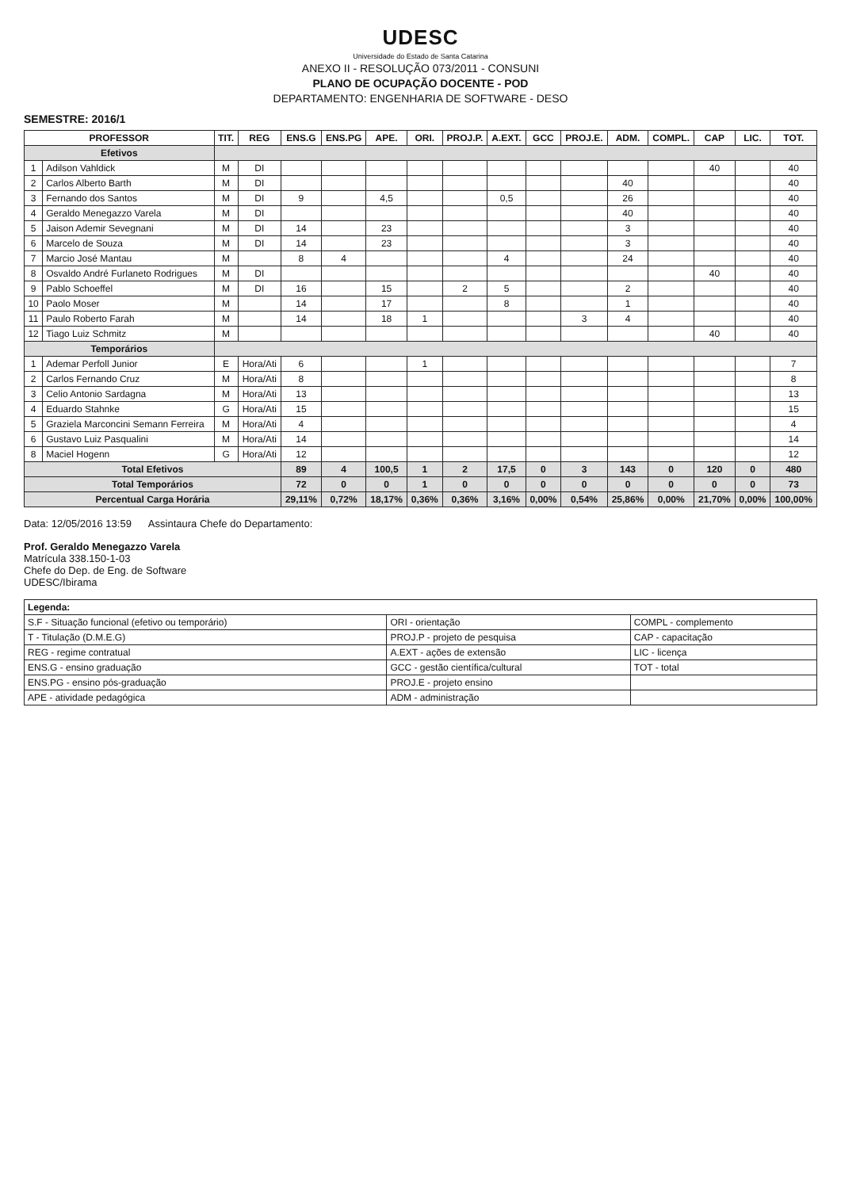UDESC
Universidade do Estado de Santa Catarina
ANEXO II - RESOLUÇÃO 073/2011 - CONSUNI
PLANO DE OCUPAÇÃO DOCENTE - POD
DEPARTAMENTO: ENGENHARIA DE SOFTWARE - DESO
SEMESTRE: 2016/1
| PROFESSOR | | TIT. | REG | ENS.G | ENS.PG | APE. | ORI. | PROJ.P. | A.EXT. | GCC | PROJ.E. | ADM. | COMPL. | CAP | LIC. | TOT. |
| --- | --- | --- | --- | --- | --- | --- | --- | --- | --- | --- | --- | --- | --- | --- | --- | --- |
| Efetivos | | | | | | | | | | | | | | | | |
| 1 | Adilson Vahldick | M | DI | | | | | | | | | | | 40 | | 40 |
| 2 | Carlos Alberto Barth | M | DI | | | | | | | | | 40 | | | | 40 |
| 3 | Fernando dos Santos | M | DI | 9 | | 4,5 | | | 0,5 | | | 26 | | | | 40 |
| 4 | Geraldo Menegazzo Varela | M | DI | | | | | | | | | 40 | | | | 40 |
| 5 | Jaison Ademir Sevegnani | M | DI | 14 | | 23 | | | | | | 3 | | | | 40 |
| 6 | Marcelo de Souza | M | DI | 14 | | 23 | | | | | | 3 | | | | 40 |
| 7 | Marcio José Mantau | M | | 8 | 4 | | | | 4 | | | 24 | | | | 40 |
| 8 | Osvaldo André Furlaneto Rodrigues | M | DI | | | | | | | | | | | 40 | | 40 |
| 9 | Pablo Schoeffel | M | DI | 16 | | 15 | | 2 | 5 | | | 2 | | | | 40 |
| 10 | Paolo Moser | M | | 14 | | 17 | | | 8 | | | 1 | | | | 40 |
| 11 | Paulo Roberto Farah | M | | 14 | | 18 | 1 | | | | 3 | 4 | | | | 40 |
| 12 | Tiago Luiz Schmitz | M | | | | | | | | | | | | 40 | | 40 |
| Temporários | | | | | | | | | | | | | | | | |
| 1 | Ademar Perfoll Junior | E | Hora/Ati | 6 | | | 1 | | | | | | | | | 7 |
| 2 | Carlos Fernando Cruz | M | Hora/Ati | 8 | | | | | | | | | | | | 8 |
| 3 | Celio Antonio Sardagna | M | Hora/Ati | 13 | | | | | | | | | | | | 13 |
| 4 | Eduardo Stahnke | G | Hora/Ati | 15 | | | | | | | | | | | | 15 |
| 5 | Graziela Marconcini Semann Ferreira | M | Hora/Ati | 4 | | | | | | | | | | | | 4 |
| 6 | Gustavo Luiz Pasqualini | M | Hora/Ati | 14 | | | | | | | | | | | | 14 |
| 8 | Maciel Hogenn | G | Hora/Ati | 12 | | | | | | | | | | | | 12 |
| Total Efetivos | | | | 89 | 4 | 100,5 | 1 | 2 | 17,5 | 0 | 3 | 143 | 0 | 120 | 0 | 480 |
| Total Temporários | | | | 72 | 0 | 0 | 1 | 0 | 0 | 0 | 0 | 0 | 0 | 0 | 0 | 73 |
| Percentual Carga Horária | | | | 29,11% | 0,72% | 18,17% | 0,36% | 0,36% | 3,16% | 0,00% | 0,54% | 25,86% | 0,00% | 21,70% | 0,00% | 100,00% |
Data: 12/05/2016 13:59 Assintaura Chefe do Departamento:
Prof. Geraldo Menegazzo Varela
Matrícula 338.150-1-03
Chefe do Dep. de Eng. de Software
UDESC/Ibirama
| Legenda: | | |
| S.F - Situação funcional (efetivo ou temporário) | ORI - orientação | COMPL - complemento |
| T - Titulação (D.M.E.G) | PROJ.P - projeto de pesquisa | CAP - capacitação |
| REG - regime contratual | A.EXT - ações de extensão | LIC - licença |
| ENS.G - ensino graduação | GCC - gestão científica/cultural | TOT - total |
| ENS.PG - ensino pós-graduação | PROJ.E - projeto ensino | |
| APE - atividade pedagógica | ADM - administração | |